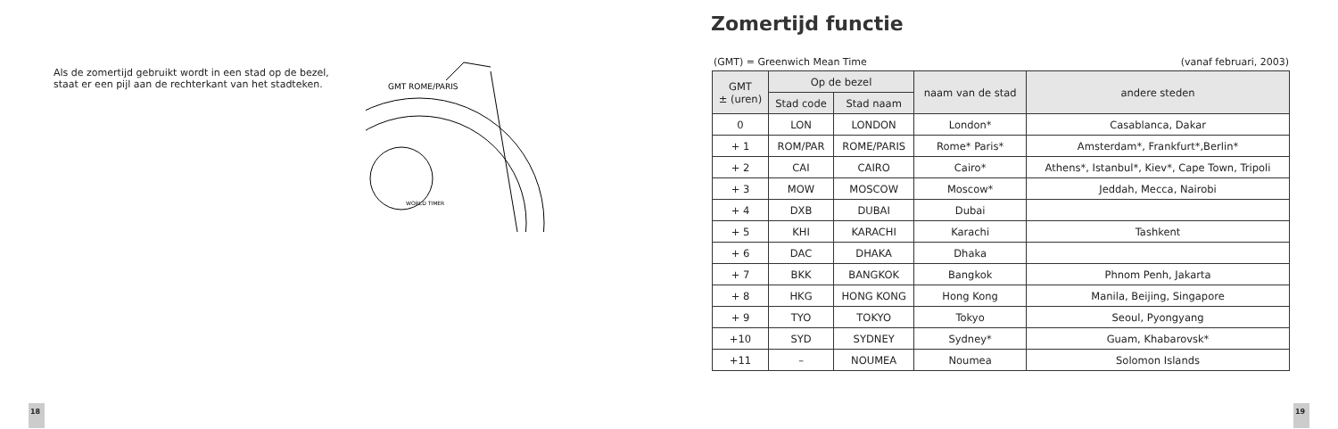Als de zomertijd gebruikt wordt in een stad op de bezel, staat er een pijl aan de rechterkant van het stadteken.
GMT ROME/PARIS
WORLD TIMER
18
Zomertijd functie
(GMT) = Greenwich Mean Time (vanaf februari, 2003)
| GMT ± (uren) | Op de bezel | | naam van de stad | andere steden |
| --- | --- | --- | --- | --- |
| | Stad code | Stad naam | | |
| 0 | LON | LONDON | London* | Casablanca, Dakar |
| + 1 | ROM/PAR | ROME/PARIS | Rome* Paris* | Amsterdam*, Frankfurt*,Berlin* |
| + 2 | CAI | CAIRO | Cairo* | Athens*, Istanbul*, Kiev*, Cape Town, Tripoli |
| + 3 | MOW | MOSCOW | Moscow* | Jeddah, Mecca, Nairobi |
| + 4 | DXB | DUBAI | Dubai | |
| + 5 | KHI | KARACHI | Karachi | Tashkent |
| + 6 | DAC | DHAKA | Dhaka | |
| + 7 | BKK | BANGKOK | Bangkok | Phnom Penh, Jakarta |
| + 8 | HKG | HONG KONG | Hong Kong | Manila, Beijing, Singapore |
| + 9 | TYO | TOKYO | Tokyo | Seoul, Pyongyang |
| +10 | SYD | SYDNEY | Sydney* | Guam, Khabarovsk* |
| +11 | – | NOUMEA | Noumea | Solomon Islands |
19